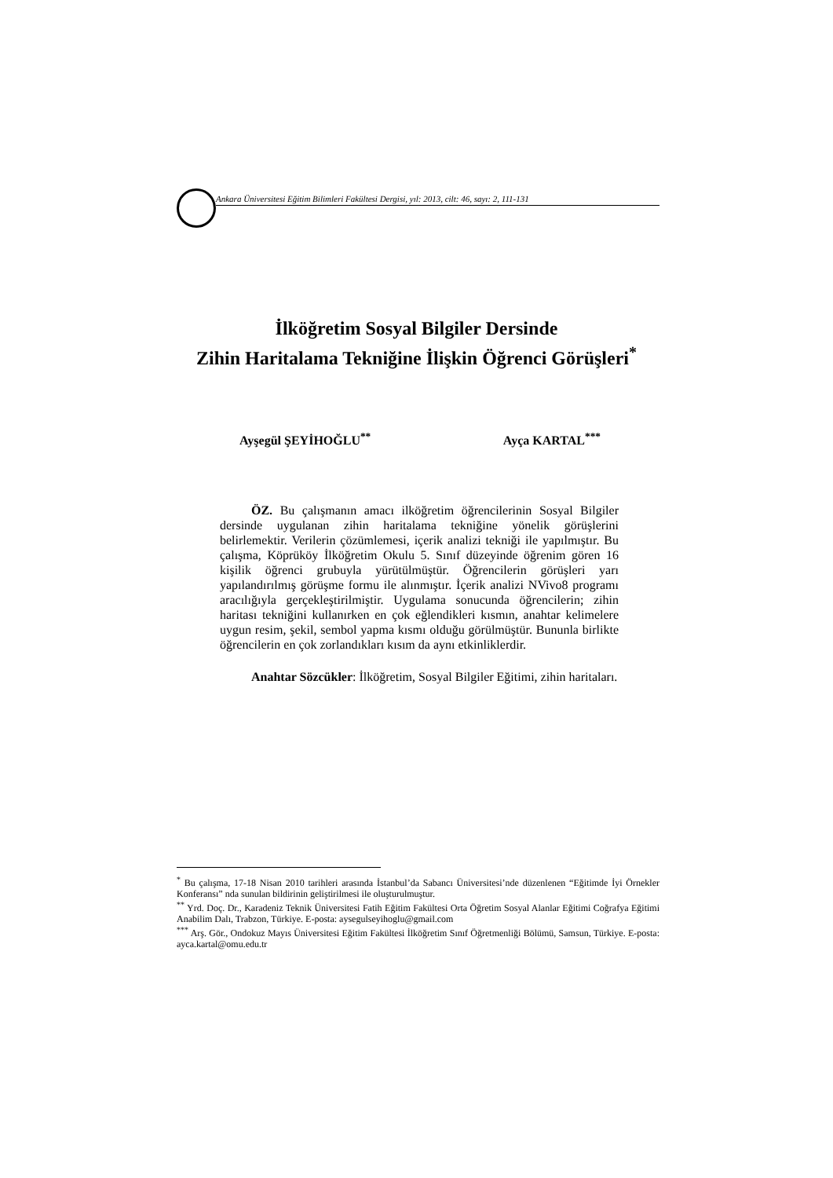Ankara Üniversitesi Eğitim Bilimleri Fakültesi Dergisi, yıl: 2013, cilt: 46, sayı: 2, 111-131
İlköğretim Sosyal Bilgiler Dersinde
Zihin Haritalama Tekniğine İlişkin Öğrenci Görüşleri<sup>*</sup>
Ayşegül ŞEYİHOĞLU<sup>**</sup> Ayça KARTAL<sup>***</sup>
ÖZ. Bu çalışmanın amacı ilköğretim öğrencilerinin Sosyal Bilgiler dersinde uygulanan zihin haritalama tekniğine yönelik görüşlerini belirlemektir. Verilerin çözümlemesi, içerik analizi tekniği ile yapılmıştır. Bu çalışma, Köprüköy İlköğretim Okulu 5. Sınıf düzeyinde öğrenim gören 16 kişilik öğrenci grubuyla yürütülmüştür. Öğrencilerin görüşleri yarı yapılandırılmış görüşme formu ile alınmıştır. İçerik analizi NVivo8 programı aracılığıyla gerçekleştirilmiştir. Uygulama sonucunda öğrencilerin; zihin haritası tekniğini kullanırken en çok eğlendikleri kısmın, anahtar kelimelere uygun resim, şekil, sembol yapma kısmı olduğu görülmüştür. Bununla birlikte öğrencilerin en çok zorlandıkları kısım da aynı etkinliklerdir.
Anahtar Sözcükler: İlköğretim, Sosyal Bilgiler Eğitimi, zihin haritaları.
<sup>*</sup> Bu çalışma, 17-18 Nisan 2010 tarihleri arasında İstanbul’da Sabancı Üniversitesi’nde düzenlenen “Eğitimde İyi Örnekler Konferansı” nda sunulan bildirinin geliştirilmesi ile oluşturulmuştur.
<sup>**</sup> Yrd. Doç. Dr., Karadeniz Teknik Üniversitesi Fatih Eğitim Fakültesi Orta Öğretim Sosyal Alanlar Eğitimi Coğrafya Eğitimi Anabilim Dalı, Trabzon, Türkiye. E-posta: aysegulseyihoglu@gmail.com
<sup>***</sup> Arş. Gör., Ondokuz Mayıs Üniversitesi Eğitim Fakültesi İlköğretim Sınıf Öğretmenliği Bölümü, Samsun, Türkiye. E-posta: ayca.kartal@omu.edu.tr